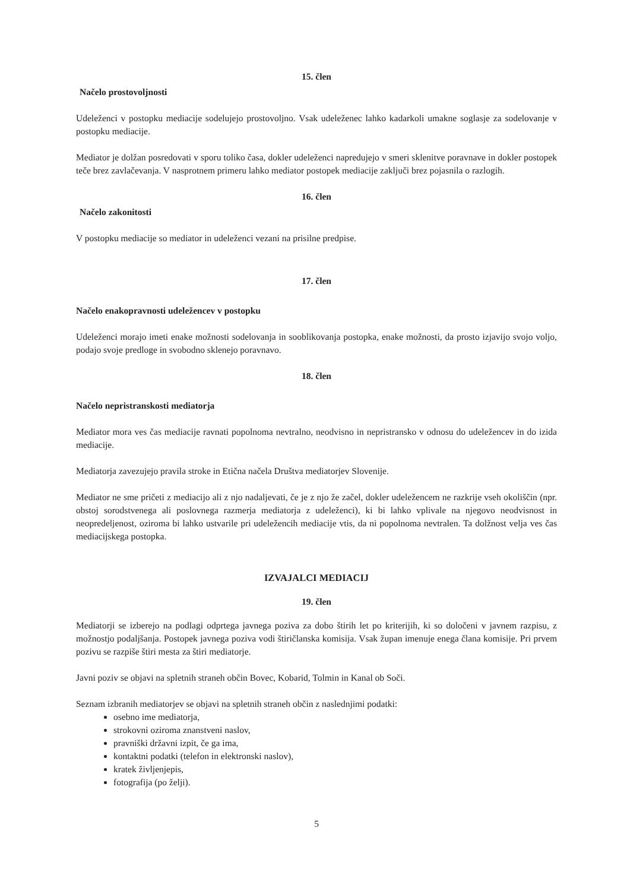15. člen
Načelo prostovoljnosti
Udeleženci v postopku mediacije sodelujejo prostovoljno. Vsak udeleženec lahko kadarkoli umakne soglasje za sodelovanje v postopku mediacije.
Mediator je dolžan posredovati v sporu toliko časa, dokler udeleženci napredujejo v smeri sklenitve poravnave in dokler postopek teče brez zavlačevanja. V nasprotnem primeru lahko mediator postopek mediacije zaključi brez pojasnila o razlogih.
16. člen
Načelo zakonitosti
V postopku mediacije so mediator in udeleženci vezani na prisilne predpise.
17. člen
Načelo enakopravnosti udeležencev v postopku
Udeleženci morajo imeti enake možnosti sodelovanja in sooblikovanja postopka, enake možnosti, da prosto izjavijo svojo voljo, podajo svoje predloge in svobodno sklenejo poravnavo.
18. člen
Načelo nepristranskosti mediatorja
Mediator mora ves čas mediacije ravnati popolnoma nevtralno, neodvisno in nepristransko v odnosu do udeležencev in do izida mediacije.
Mediatorja zavezujejo pravila stroke in Etična načela Društva mediatorjev Slovenije.
Mediator ne sme pričeti z mediacijo ali z njo nadaljevati, če je z njo že začel, dokler udeležencem ne razkrije vseh okoliščin (npr. obstoj sorodstvenega ali poslovnega razmerja mediatorja z udeleženci), ki bi lahko vplivale na njegovo neodvisnost in neopredeljenost, oziroma bi lahko ustvarile pri udeležencih mediacije vtis, da ni popolnoma nevtralen. Ta dolžnost velja ves čas mediacijskega postopka.
IZVAJALCI MEDIACIJ
19. člen
Mediatorji se izberejo na podlagi odprtega javnega poziva za dobo štirih let po kriterijih, ki so določeni v javnem razpisu, z možnostjo podaljšanja. Postopek javnega poziva vodi štiričlanska komisija. Vsak župan imenuje enega člana komisije. Pri prvem pozivu se razpiše štiri mesta za štiri mediatorje.
Javni poziv se objavi na spletnih straneh občin Bovec, Kobarid, Tolmin in Kanal ob Soči.
Seznam izbranih mediatorjev se objavi na spletnih straneh občin z naslednjimi podatki:
osebno ime mediatorja,
strokovni oziroma znanstveni naslov,
pravniški državni izpit, če ga ima,
kontaktni podatki (telefon in elektronski naslov),
kratek življenjepis,
fotografija (po želji).
5